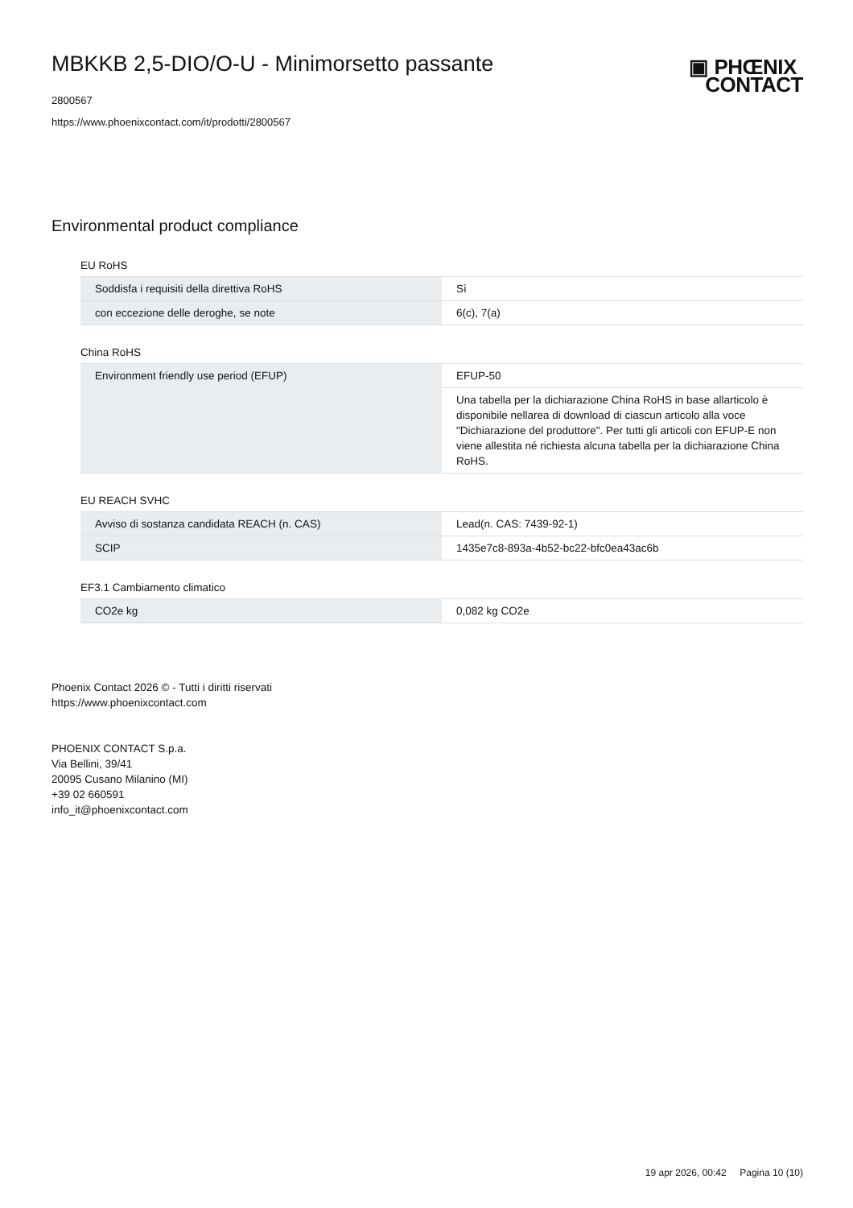MBKKB 2,5-DIO/O-U - Minimorsetto passante
▣ PHŒNIX
CONTACT
2800567
https://www.phoenixcontact.com/it/prodotti/2800567
Environmental product compliance
EU RoHS
| Soddisfa i requisiti della direttiva RoHS | Sì |
| con eccezione delle deroghe, se note | 6(c), 7(a) |
China RoHS
| Environment friendly use period (EFUP) | EFUP-50 |
| | Una tabella per la dichiarazione China RoHS in base allarticolo è disponibile nellarea di download di ciascun articolo alla voce "Dichiarazione del produttore". Per tutti gli articoli con EFUP-E non viene allestita né richiesta alcuna tabella per la dichiarazione China RoHS. |
EU REACH SVHC
| Avviso di sostanza candidata REACH (n. CAS) | Lead(n. CAS: 7439-92-1) |
| SCIP | 1435e7c8-893a-4b52-bc22-bfc0ea43ac6b |
EF3.1 Cambiamento climatico
| CO2e kg | 0,082 kg CO2e |
Phoenix Contact 2026 © - Tutti i diritti riservati
https://www.phoenixcontact.com
PHOENIX CONTACT S.p.a.
Via Bellini, 39/41
20095 Cusano Milanino (MI)
+39 02 660591
info_it@phoenixcontact.com
19 apr 2026, 00:42 Pagina 10 (10)